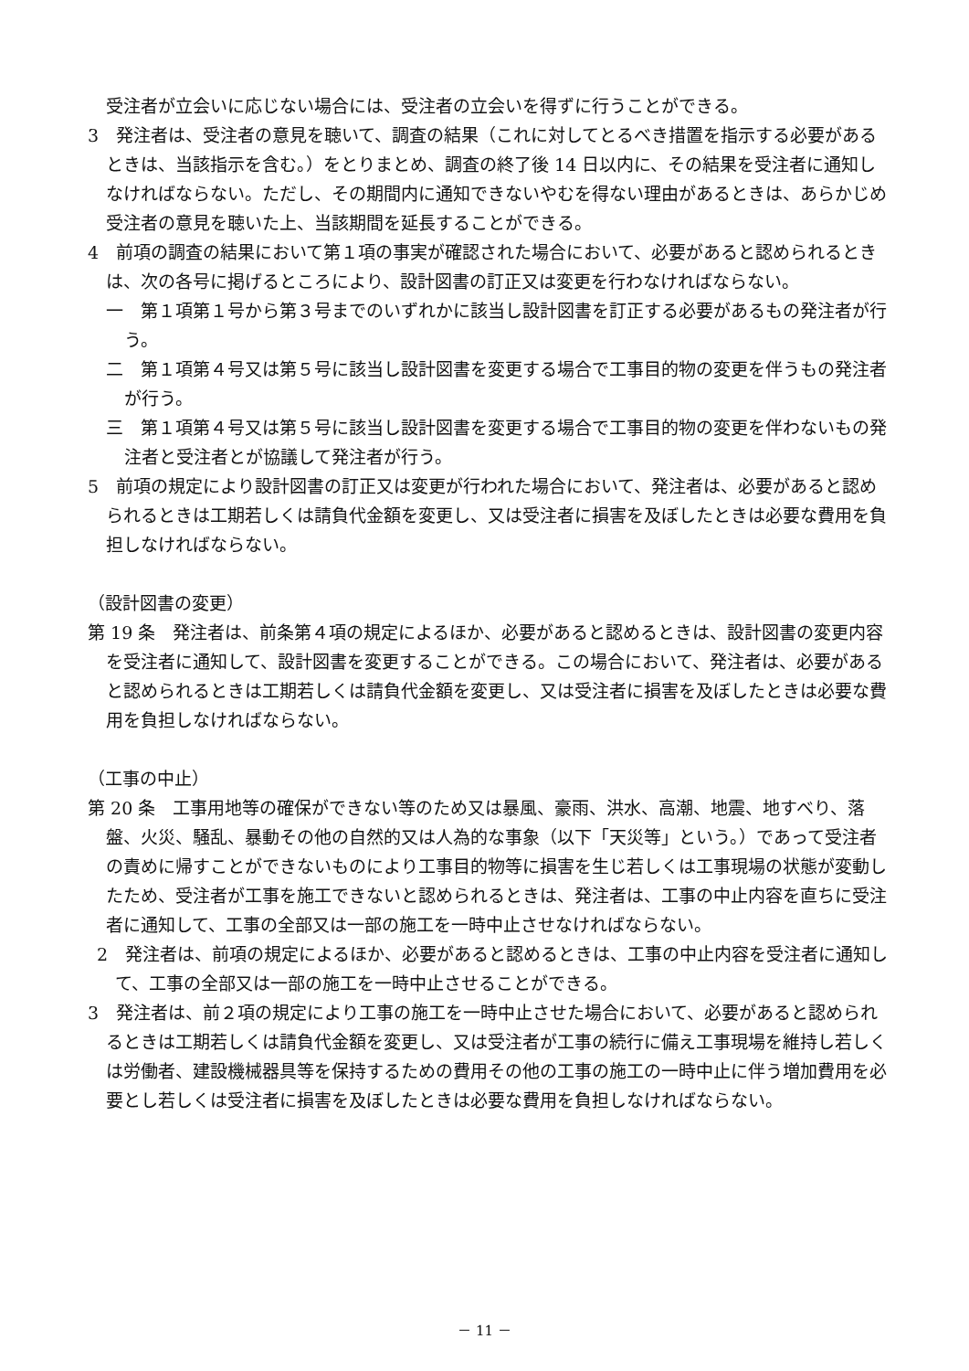受注者が立会いに応じない場合には、受注者の立会いを得ずに行うことができる。
3　発注者は、受注者の意見を聴いて、調査の結果（これに対してとるべき措置を指示する必要があるときは、当該指示を含む。）をとりまとめ、調査の終了後 14 日以内に、その結果を受注者に通知しなければならない。ただし、その期間内に通知できないやむを得ない理由があるときは、あらかじめ受注者の意見を聴いた上、当該期間を延長することができる。
4　前項の調査の結果において第１項の事実が確認された場合において、必要があると認められるときは、次の各号に掲げるところにより、設計図書の訂正又は変更を行わなければならない。
一　第１項第１号から第３号までのいずれかに該当し設計図書を訂正する必要があるもの発注者が行う。
二　第１項第４号又は第５号に該当し設計図書を変更する場合で工事目的物の変更を伴うもの発注者が行う。
三　第１項第４号又は第５号に該当し設計図書を変更する場合で工事目的物の変更を伴わないもの発注者と受注者とが協議して発注者が行う。
5　前項の規定により設計図書の訂正又は変更が行われた場合において、発注者は、必要があると認められるときは工期若しくは請負代金額を変更し、又は受注者に損害を及ぼしたときは必要な費用を負担しなければならない。
（設計図書の変更）
第 19 条　発注者は、前条第４項の規定によるほか、必要があると認めるときは、設計図書の変更内容を受注者に通知して、設計図書を変更することができる。この場合において、発注者は、必要があると認められるときは工期若しくは請負代金額を変更し、又は受注者に損害を及ぼしたときは必要な費用を負担しなければならない。
（工事の中止）
第 20 条　工事用地等の確保ができない等のため又は暴風、豪雨、洪水、高潮、地震、地すべり、落盤、火災、騒乱、暴動その他の自然的又は人為的な事象（以下「天災等」という。）であって受注者の責めに帰すことができないものにより工事目的物等に損害を生じ若しくは工事現場の状態が変動したため、受注者が工事を施工できないと認められるときは、発注者は、工事の中止内容を直ちに受注者に通知して、工事の全部又は一部の施工を一時中止させなければならない。
2　発注者は、前項の規定によるほか、必要があると認めるときは、工事の中止内容を受注者に通知して、工事の全部又は一部の施工を一時中止させることができる。
3　発注者は、前２項の規定により工事の施工を一時中止させた場合において、必要があると認められるときは工期若しくは請負代金額を変更し、又は受注者が工事の続行に備え工事現場を維持し若しくは労働者、建設機械器具等を保持するための費用その他の工事の施工の一時中止に伴う増加費用を必要とし若しくは受注者に損害を及ぼしたときは必要な費用を負担しなければならない。
－ 11 －